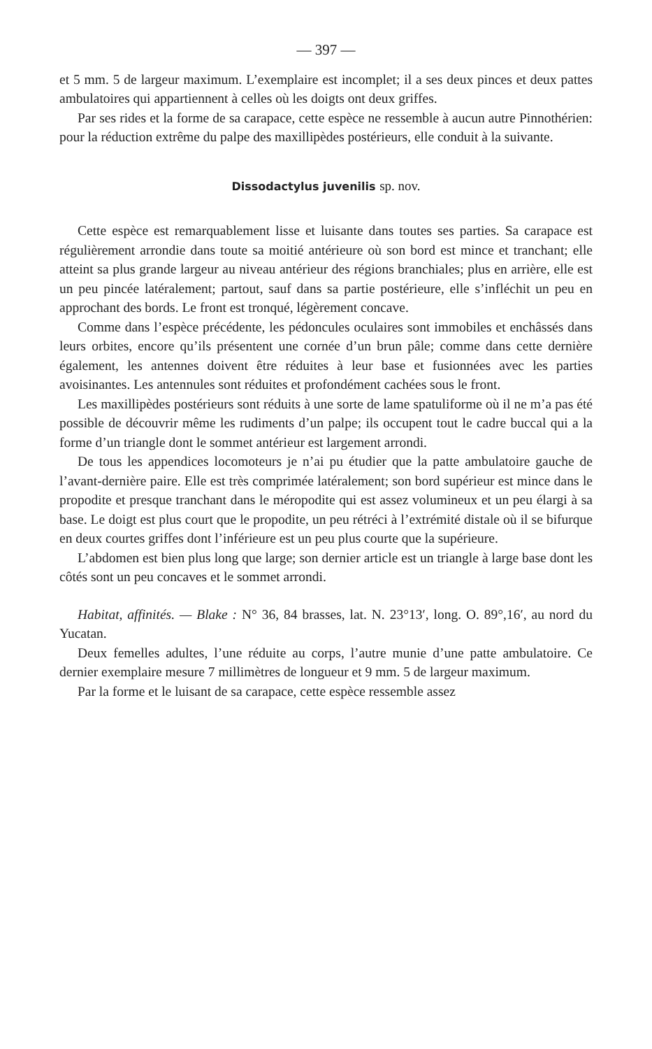— 397 —
et 5 mm. 5 de largeur maximum. L’exemplaire est incomplet; il a ses deux pinces et deux pattes ambulatoires qui appartiennent à celles où les doigts ont deux griffes.
Par ses rides et la forme de sa carapace, cette espèce ne ressemble à aucun autre Pinnothérien: pour la réduction extrême du palpe des maxillipèdes postérieurs, elle conduit à la suivante.
Dissodactylus juvenilis sp. nov.
Cette espèce est remarquablement lisse et luisante dans toutes ses parties. Sa carapace est régulièrement arrondie dans toute sa moitié antérieure où son bord est mince et tranchant; elle atteint sa plus grande largeur au niveau antérieur des régions branchiales; plus en arrière, elle est un peu pincée latéralement; partout, sauf dans sa partie postérieure, elle s’infléchit un peu en approchant des bords. Le front est tronqué, légèrement concave.
Comme dans l’espèce précédente, les pédoncules oculaires sont immobiles et enchâssés dans leurs orbites, encore qu’ils présentent une cornée d’un brun pâle; comme dans cette dernière également, les antennes doivent être réduites à leur base et fusionnées avec les parties avoisinantes. Les antennules sont réduites et profondément cachées sous le front.
Les maxillipèdes postérieurs sont réduits à une sorte de lame spatuliforme où il ne m’a pas été possible de découvrir même les rudiments d’un palpe; ils occupent tout le cadre buccal qui a la forme d’un triangle dont le sommet antérieur est largement arrondi.
De tous les appendices locomoteurs je n’ai pu étudier que la patte ambulatoire gauche de l’avant-dernière paire. Elle est très comprimée latéralement; son bord supérieur est mince dans le propodite et presque tranchant dans le méropodite qui est assez volumineux et un peu élargi à sa base. Le doigt est plus court que le propodite, un peu rétréci à l’extrémité distale où il se bifurque en deux courtes griffes dont l’inférieure est un peu plus courte que la supérieure.
L’abdomen est bien plus long que large; son dernier article est un triangle à large base dont les côtés sont un peu concaves et le sommet arrondi.
Habitat, affinités. — Blake : N° 36, 84 brasses, lat. N. 23°13′, long. O. 89°,16′, au nord du Yucatan.
Deux femelles adultes, l’une réduite au corps, l’autre munie d’une patte ambulatoire. Ce dernier exemplaire mesure 7 millimètres de longueur et 9 mm. 5 de largeur maximum.
Par la forme et le luisant de sa carapace, cette espèce ressemble assez